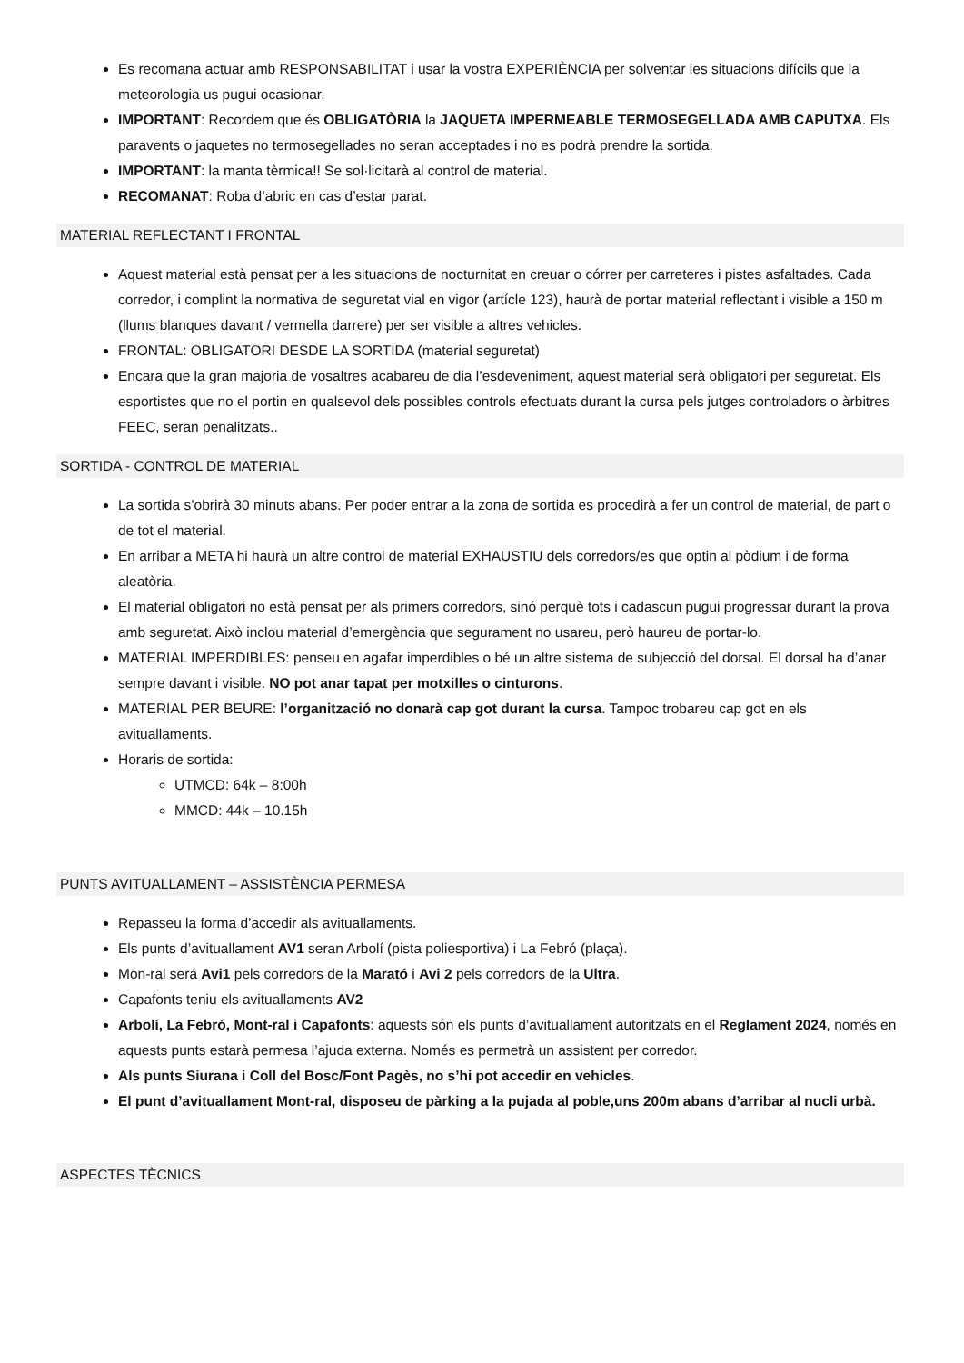Es recomana actuar amb RESPONSABILITAT i usar la vostra EXPERIÈNCIA per solventar les situacions difícils que la meteorologia us pugui ocasionar.
IMPORTANT: Recordem que és OBLIGATÒRIA la JAQUETA IMPERMEABLE TERMOSEGELLADA AMB CAPUTXA. Els paravents o jaquetes no termosegellades no seran acceptades i no es podrà prendre la sortida.
IMPORTANT: la manta tèrmica!! Se sol·licitarà al control de material.
RECOMANAT: Roba d’abric en cas d’estar parat.
MATERIAL REFLECTANT I FRONTAL
Aquest material està pensat per a les situacions de nocturnitat en creuar o córrer per carreteres i pistes asfaltades. Cada corredor, i complint la normativa de seguretat vial en vigor (artícle 123), haurà de portar material reflectant i visible a 150 m (llums blanques davant / vermella darrere) per ser visible a altres vehicles.
FRONTAL: OBLIGATORI DESDE LA SORTIDA (material seguretat)
Encara que la gran majoria de vosaltres acabareu de dia l’esdeveniment, aquest material serà obligatori per seguretat. Els esportistes que no el portin en qualsevol dels possibles controls efectuats durant la cursa pels jutges controladors o àrbitres FEEC, seran penalitzats..
SORTIDA - CONTROL DE MATERIAL
La sortida s’obrirà 30 minuts abans. Per poder entrar a la zona de sortida es procedirà a fer un control de material, de part o de tot el material.
En arribar a META hi haurà un altre control de material EXHAUSTIU dels corredors/es que optin al pòdium i de forma aleatòria.
El material obligatori no està pensat per als primers corredors, sinó perquè tots i cadascun pugui progressar durant la prova amb seguretat. Això inclou material d’emergència que segurament no usareu, però haureu de portar-lo.
MATERIAL IMPERDIBLES: penseu en agafar imperdibles o bé un altre sistema de subjecció del dorsal. El dorsal ha d’anar sempre davant i visible. NO pot anar tapat per motxilles o cinturons.
MATERIAL PER BEURE: l’organització no donarà cap got durant la cursa. Tampoc trobareu cap got en els avituallaments.
Horaris de sortida:
UTMCD: 64k – 8:00h
MMCD: 44k – 10.15h
PUNTS AVITUALLAMENT – ASSISTÈNCIA PERMESA
Repasseu la forma d’accedir als avituallaments.
Els punts d’avituallament AV1 seran Arbolí (pista poliesportiva) i La Febró (plaça).
Mon-ral será Avi1 pels corredors de la Marató i Avi 2 pels corredors de la Ultra.
Capafonts teniu els avituallaments AV2
Arbolí, La Febró, Mont-ral i Capafonts: aquests són els punts d’avituallament autoritzats en el Reglament 2024, només en aquests punts estarà permesa l’ajuda externa. Només es permetrà un assistent per corredor.
Als punts Siurana i Coll del Bosc/Font Pagès, no s’hi pot accedir en vehicles.
El punt d’avituallament Mont-ral, disposeu de pàrking a la pujada al poble,uns 200m abans d’arribar al nucli urbà.
ASPECTES TÈCNICS